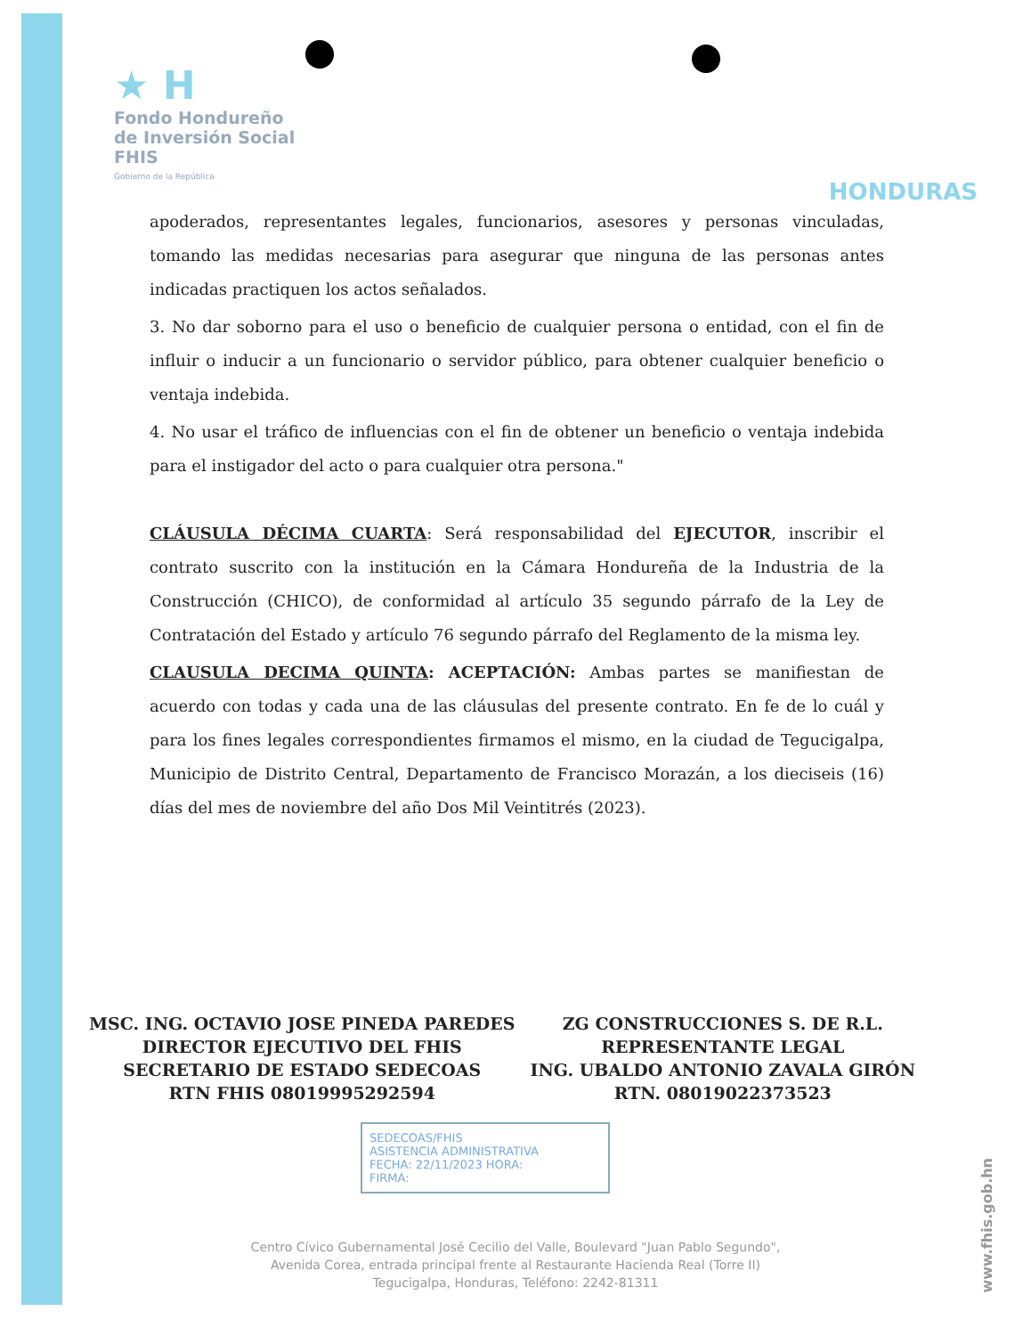★ H
Fondo Hondureño
de Inversión Social
FHIS
Gobierno de la República
HONDURAS
apoderados, representantes legales, funcionarios, asesores y personas vinculadas, tomando las medidas necesarias para asegurar que ninguna de las personas antes indicadas practiquen los actos señalados.
3. No dar soborno para el uso o beneficio de cualquier persona o entidad, con el fin de influir o inducir a un funcionario o servidor público, para obtener cualquier beneficio o ventaja indebida.
4. No usar el tráfico de influencias con el fin de obtener un beneficio o ventaja indebida para el instigador del acto o para cualquier otra persona."
CLÁUSULA DÉCIMA CUARTA: Será responsabilidad del EJECUTOR, inscribir el contrato suscrito con la institución en la Cámara Hondureña de la Industria de la Construcción (CHICO), de conformidad al artículo 35 segundo párrafo de la Ley de Contratación del Estado y artículo 76 segundo párrafo del Reglamento de la misma ley.
CLAUSULA DECIMA QUINTA: ACEPTACIÓN: Ambas partes se manifiestan de acuerdo con todas y cada una de las cláusulas del presente contrato. En fe de lo cuál y para los fines legales correspondientes firmamos el mismo, en la ciudad de Tegucigalpa, Municipio de Distrito Central, Departamento de Francisco Morazán, a los dieciseis (16) días del mes de noviembre del año Dos Mil Veintitrés (2023).
MSC. ING. OCTAVIO JOSE PINEDA PAREDES
DIRECTOR EJECUTIVO DEL FHIS
SECRETARIO DE ESTADO SEDECOAS
RTN FHIS 08019995292594
ZG CONSTRUCCIONES S. DE R.L.
REPRESENTANTE LEGAL
ING. UBALDO ANTONIO ZAVALA GIRÓN
RTN. 08019022373523
SEDECOAS/FHIS
ASISTENCIA ADMINISTRATIVA
FECHA: 22/11/2023 HORA:
FIRMA:
Centro Cívico Gubernamental José Cecilio del Valle, Boulevard "Juan Pablo Segundo",
Avenida Corea, entrada principal frente al Restaurante Hacienda Real (Torre II)
Tegucigalpa, Honduras, Teléfono: 2242-81311
www.fhis.gob.hn